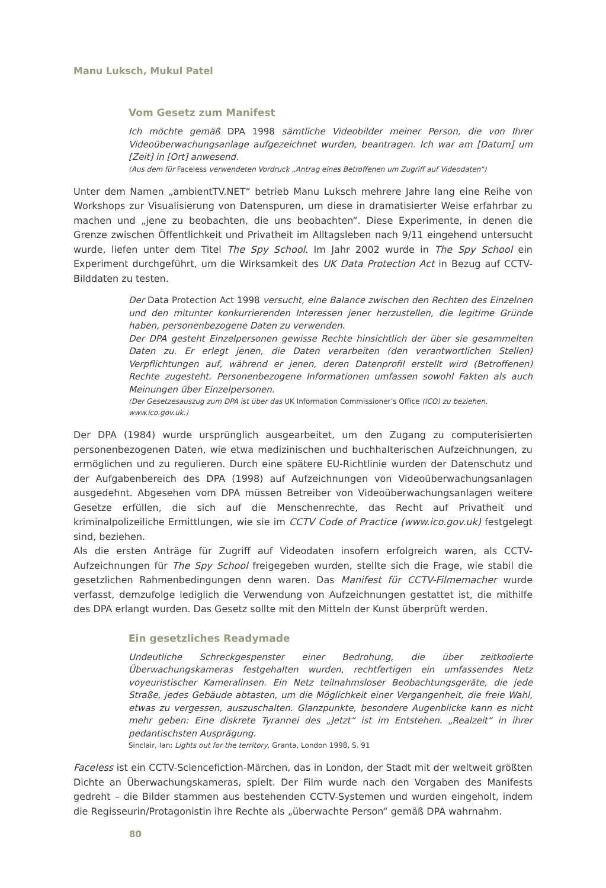Manu Luksch, Mukul Patel
Vom Gesetz zum Manifest
Ich möchte gemäß DPA 1998 sämtliche Videobilder meiner Person, die von Ihrer Videoüberwachungsanlage aufgezeichnet wurden, beantragen. Ich war am [Datum] um [Zeit] in [Ort] anwesend.
(Aus dem für Faceless verwendeten Vordruck „Antrag eines Betroffenen um Zugriff auf Videodaten“)
Unter dem Namen „ambientTV.NET“ betrieb Manu Luksch mehrere Jahre lang eine Reihe von Workshops zur Visualisierung von Datenspuren, um diese in dramatisierter Weise erfahrbar zu machen und „jene zu beobachten, die uns beobachten“. Diese Experimente, in denen die Grenze zwischen Öffentlichkeit und Privatheit im Alltagsleben nach 9/11 eingehend untersucht wurde, liefen unter dem Titel The Spy School. Im Jahr 2002 wurde in The Spy School ein Experiment durchgeführt, um die Wirksamkeit des UK Data Protection Act in Bezug auf CCTV-Bilddaten zu testen.
Der Data Protection Act 1998 versucht, eine Balance zwischen den Rechten des Einzelnen und den mitunter konkurrierenden Interessen jener herzustellen, die legitime Gründe haben, personenbezogene Daten zu verwenden.
Der DPA gesteht Einzelpersonen gewisse Rechte hinsichtlich der über sie gesammelten Daten zu. Er erlegt jenen, die Daten verarbeiten (den verantwortlichen Stellen) Verpflichtungen auf, während er jenen, deren Datenprofil erstellt wird (Betroffenen) Rechte zugesteht. Personenbezogene Informationen umfassen sowohl Fakten als auch Meinungen über Einzelpersonen.
(Der Gesetzesauszug zum DPA ist über das UK Information Commissioner’s Office (ICO) zu beziehen, www.ico.gov.uk.)
Der DPA (1984) wurde ursprünglich ausgearbeitet, um den Zugang zu computerisierten personenbezogenen Daten, wie etwa medizinischen und buchhalterischen Aufzeichnungen, zu ermöglichen und zu regulieren. Durch eine spätere EU-Richtlinie wurden der Datenschutz und der Aufgabenbereich des DPA (1998) auf Aufzeichnungen von Videoüberwachungsanlagen ausgedehnt. Abgesehen vom DPA müssen Betreiber von Videoüberwachungsanlagen weitere Gesetze erfüllen, die sich auf die Menschenrechte, das Recht auf Privatheit und kriminalpolizeiliche Ermittlungen, wie sie im CCTV Code of Practice (www.ico.gov.uk) festgelegt sind, beziehen.
Als die ersten Anträge für Zugriff auf Videodaten insofern erfolgreich waren, als CCTV-Aufzeichnungen für The Spy School freigegeben wurden, stellte sich die Frage, wie stabil die gesetzlichen Rahmenbedingungen denn waren. Das Manifest für CCTV-Filmemacher wurde verfasst, demzufolge lediglich die Verwendung von Aufzeichnungen gestattet ist, die mithilfe des DPA erlangt wurden. Das Gesetz sollte mit den Mitteln der Kunst überprüft werden.
Ein gesetzliches Readymade
Undeutliche Schreckgespenster einer Bedrohung, die über zeitkodierte Überwachungskameras festgehalten wurden, rechtfertigen ein umfassendes Netz voyeuristischer Kameralinsen. Ein Netz teilnahmsloser Beobachtungsgeräte, die jede Straße, jedes Gebäude abtasten, um die Möglichkeit einer Vergangenheit, die freie Wahl, etwas zu vergessen, auszuschalten. Glanzpunkte, besondere Augenblicke kann es nicht mehr geben: Eine diskrete Tyrannei des „Jetzt“ ist im Entstehen. „Realzeit“ in ihrer pedantischsten Ausprägung.
Sinclair, Ian: Lights out for the territory, Granta, London 1998, S. 91
Faceless ist ein CCTV-Sciencefiction-Märchen, das in London, der Stadt mit der weltweit größten Dichte an Überwachungskameras, spielt. Der Film wurde nach den Vorgaben des Manifests gedreht – die Bilder stammen aus bestehenden CCTV-Systemen und wurden eingeholt, indem die Regisseurin/Protagonistin ihre Rechte als „überwachte Person“ gemäß DPA wahrnahm.
80